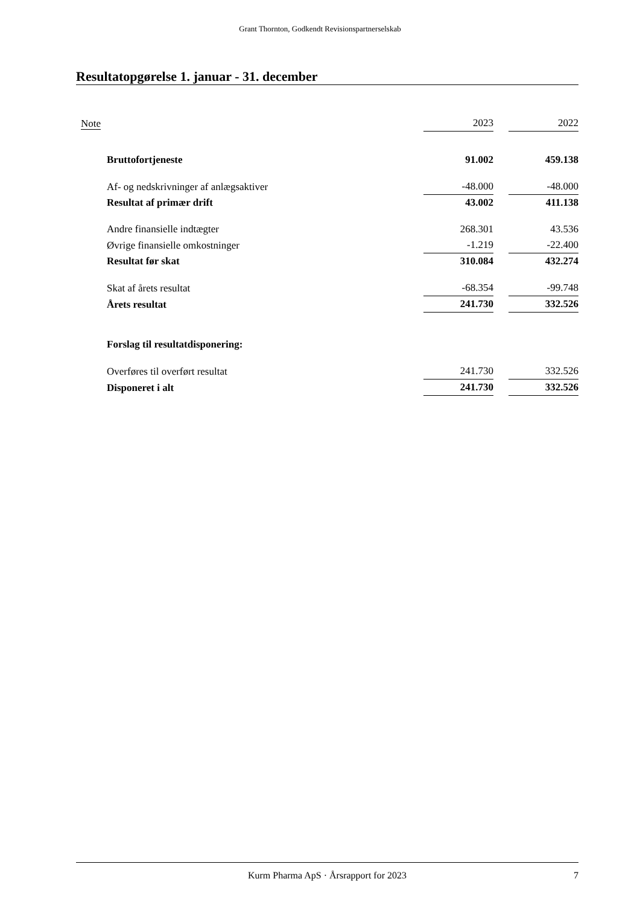Grant Thornton, Godkendt Revisionspartnerselskab
Resultatopgørelse 1. januar - 31. december
| Note | | 2023 | | 2022 |
| Bruttofortjeneste | | 91.002 | | 459.138 |
| Af- og nedskrivninger af anlægsaktiver | | -48.000 | | -48.000 |
| Resultat af primær drift | | 43.002 | | 411.138 |
| Andre finansielle indtægter | | 268.301 | | 43.536 |
| Øvrige finansielle omkostninger | | -1.219 | | -22.400 |
| Resultat før skat | | 310.084 | | 432.274 |
| Skat af årets resultat | | -68.354 | | -99.748 |
| Årets resultat | | 241.730 | | 332.526 |
| Forslag til resultatdisponering: | | | | |
| Overføres til overført resultat | | 241.730 | | 332.526 |
| Disponeret i alt | | 241.730 | | 332.526 |
Kurm Pharma ApS · Årsrapport for 2023 7